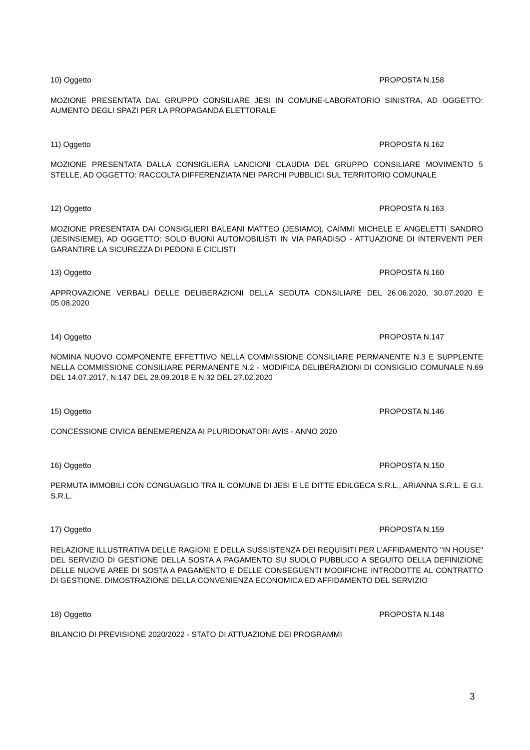10) Oggetto PROPOSTA N.158
MOZIONE PRESENTATA DAL GRUPPO CONSILIARE JESI IN COMUNE-LABORATORIO SINISTRA, AD OGGETTO: AUMENTO DEGLI SPAZI PER LA PROPAGANDA ELETTORALE
11) Oggetto PROPOSTA N.162
MOZIONE PRESENTATA DALLA CONSIGLIERA LANCIONI CLAUDIA DEL GRUPPO CONSILIARE MOVIMENTO 5 STELLE, AD OGGETTO: RACCOLTA DIFFERENZIATA NEI PARCHI PUBBLICI SUL TERRITORIO COMUNALE
12) Oggetto PROPOSTA N.163
MOZIONE PRESENTATA DAI CONSIGLIERI BALEANI MATTEO (JESIAMO), CAIMMI MICHELE E ANGELETTI SANDRO (JESINSIEME), AD OGGETTO: SOLO BUONI AUTOMOBILISTI IN VIA PARADISO - ATTUAZIONE DI INTERVENTI PER GARANTIRE LA SICUREZZA DI PEDONI E CICLISTI
13) Oggetto PROPOSTA N.160
APPROVAZIONE VERBALI DELLE DELIBERAZIONI DELLA SEDUTA CONSILIARE DEL 26.06.2020, 30.07.2020 E 05.08.2020
14) Oggetto PROPOSTA N.147
NOMINA NUOVO COMPONENTE EFFETTIVO NELLA COMMISSIONE CONSILIARE PERMANENTE N.3 E SUPPLENTE NELLA COMMISSIONE CONSILIARE PERMANENTE N.2 - MODIFICA DELIBERAZIONI DI CONSIGLIO COMUNALE N.69 DEL 14.07.2017, N.147 DEL 28.09.2018 E N.32 DEL 27.02.2020
15) Oggetto PROPOSTA N.146
CONCESSIONE CIVICA BENEMERENZA AI PLURIDONATORI AVIS - ANNO 2020
16) Oggetto PROPOSTA N.150
PERMUTA IMMOBILI CON CONGUAGLIO TRA IL COMUNE DI JESI E LE DITTE EDILGECA S.R.L., ARIANNA S.R.L. E G.I. S.R.L.
17) Oggetto PROPOSTA N.159
RELAZIONE ILLUSTRATIVA DELLE RAGIONI E DELLA SUSSISTENZA DEI REQUISITI PER L'AFFIDAMENTO "IN HOUSE" DEL SERVIZIO DI GESTIONE DELLA SOSTA A PAGAMENTO SU SUOLO PUBBLICO A SEGUITO DELLA DEFINIZIONE DELLE NUOVE AREE DI SOSTA A PAGAMENTO E DELLE CONSEGUENTI MODIFICHE INTRODOTTE AL CONTRATTO DI GESTIONE. DIMOSTRAZIONE DELLA CONVENIENZA ECONOMICA ED AFFIDAMENTO DEL SERVIZIO
18) Oggetto PROPOSTA N.148
BILANCIO DI PREVISIONE 2020/2022 - STATO DI ATTUAZIONE DEI PROGRAMMI
3